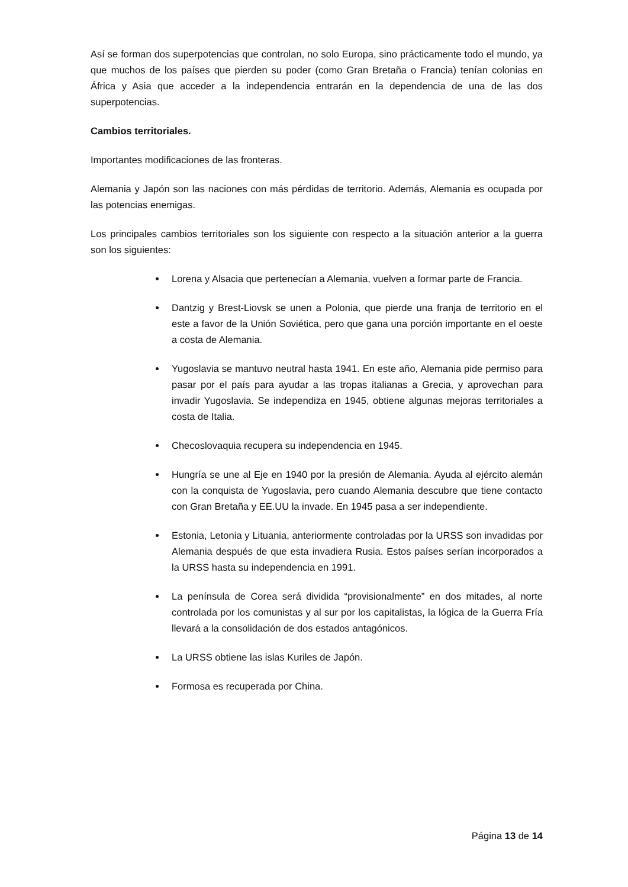Así se forman dos superpotencias que controlan, no solo Europa, sino prácticamente todo el mundo, ya que muchos de los países que pierden su poder (como Gran Bretaña o Francia) tenían colonias en África y Asia que acceder a la independencia entrarán en la dependencia de una de las dos superpotencias.
Cambios territoriales.
Importantes modificaciones de las fronteras.
Alemania y Japón son las naciones con más pérdidas de territorio. Además, Alemania es ocupada por las potencias enemigas.
Los principales cambios territoriales son los siguiente con respecto a la situación anterior a la guerra son los siguientes:
Lorena y Alsacia que pertenecían a Alemania, vuelven a formar parte de Francia.
Dantzig y Brest-Liovsk se unen a Polonia, que pierde una franja de territorio en el este a favor de la Unión Soviética, pero que gana una porción importante en el oeste a costa de Alemania.
Yugoslavia se mantuvo neutral hasta 1941. En este año, Alemania pide permiso para pasar por el país para ayudar a las tropas italianas a Grecia, y aprovechan para invadir Yugoslavia. Se independiza en 1945, obtiene algunas mejoras territoriales a costa de Italia.
Checoslovaquia recupera su independencia en 1945.
Hungría se une al Eje en 1940 por la presión de Alemania. Ayuda al ejército alemán con la conquista de Yugoslavia, pero cuando Alemania descubre que tiene contacto con Gran Bretaña y EE.UU la invade. En 1945 pasa a ser independiente.
Estonia, Letonia y Lituania, anteriormente controladas por la URSS son invadidas por Alemania después de que esta invadiera Rusia. Estos países serían incorporados a la URSS hasta su independencia en 1991.
La península de Corea será dividida “provisionalmente” en dos mitades, al norte controlada por los comunistas y al sur por los capitalistas, la lógica de la Guerra Fría llevará a la consolidación de dos estados antagónicos.
La URSS obtiene las islas Kuriles de Japón.
Formosa es recuperada por China.
Página 13 de 14